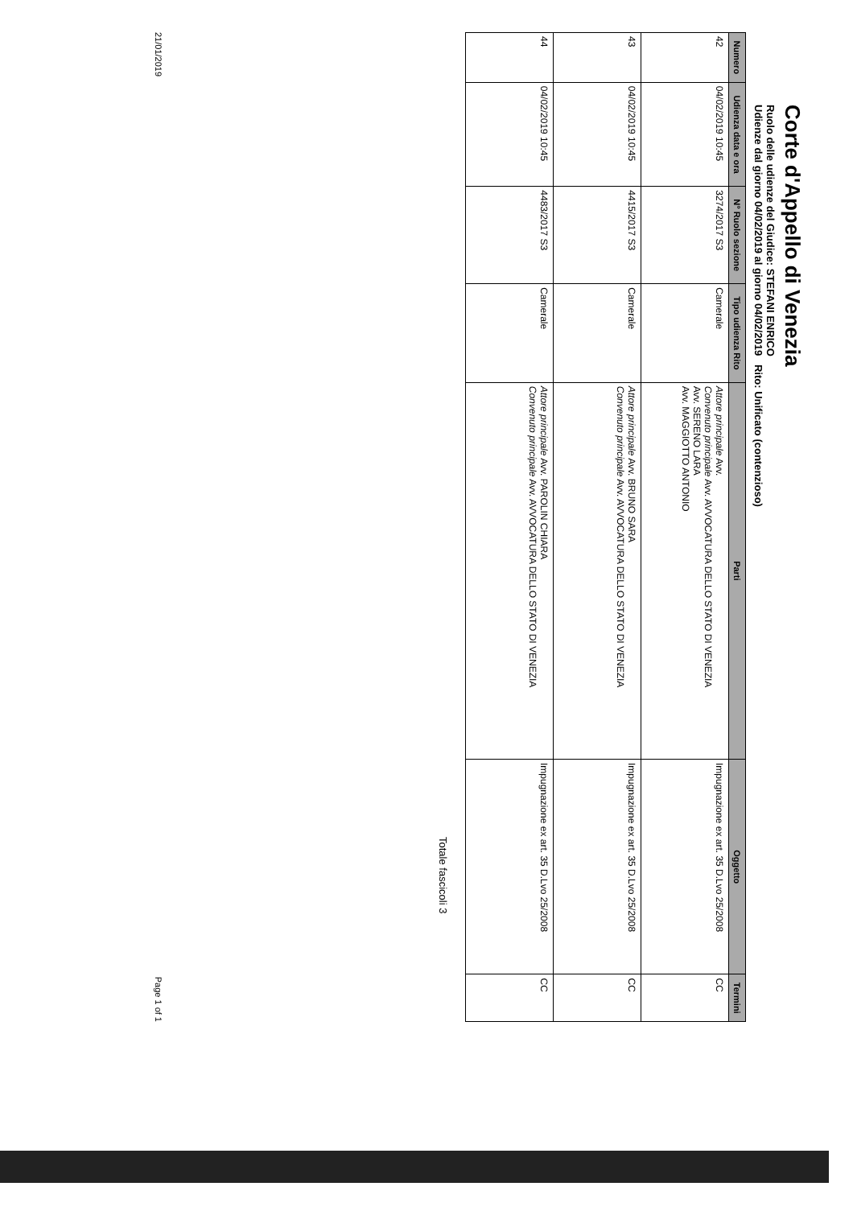Corte d'Appello di Venezia
Ruolo delle udienze del Giudice: STEFANI ENRICO
Udienze dal giorno 04/02/2019 al giorno 04/02/2019 Rito: Unificato (contenzioso)
| Numero | Udienza data e ora | N° Ruolo sezione | Tipo udienza Rito | Parti | Oggetto | Termini |
| --- | --- | --- | --- | --- | --- | --- |
| 42 | 04/02/2019 10:45 | 3274/2017 S3 | Camerale | Attore principale Avv. Convenuto principale Avv. AVVOCATURA DELLO STATO DI VENEZIA Avv. SERENO LARA Avv. MAGGIOTTO ANTONIO | Impugnazione ex art. 35 D.Lvo 25/2008 | CC |
| 43 | 04/02/2019 10:45 | 4415/2017 S3 | Camerale | Attore principale Avv. BRUNO SARA Convenuto principale Avv. AVVOCATURA DELLO STATO DI VENEZIA | Impugnazione ex art. 35 D.Lvo 25/2008 | CC |
| 44 | 04/02/2019 10:45 | 4483/2017 S3 | Camerale | Attore principale Avv. PAROLIN CHIARA Convenuto principale Avv. AVVOCATURA DELLO STATO DI VENEZIA | Impugnazione ex art. 35 D.Lvo 25/2008 | CC |
Totale fascicoli 3
21/01/2019 Page 1 of 1